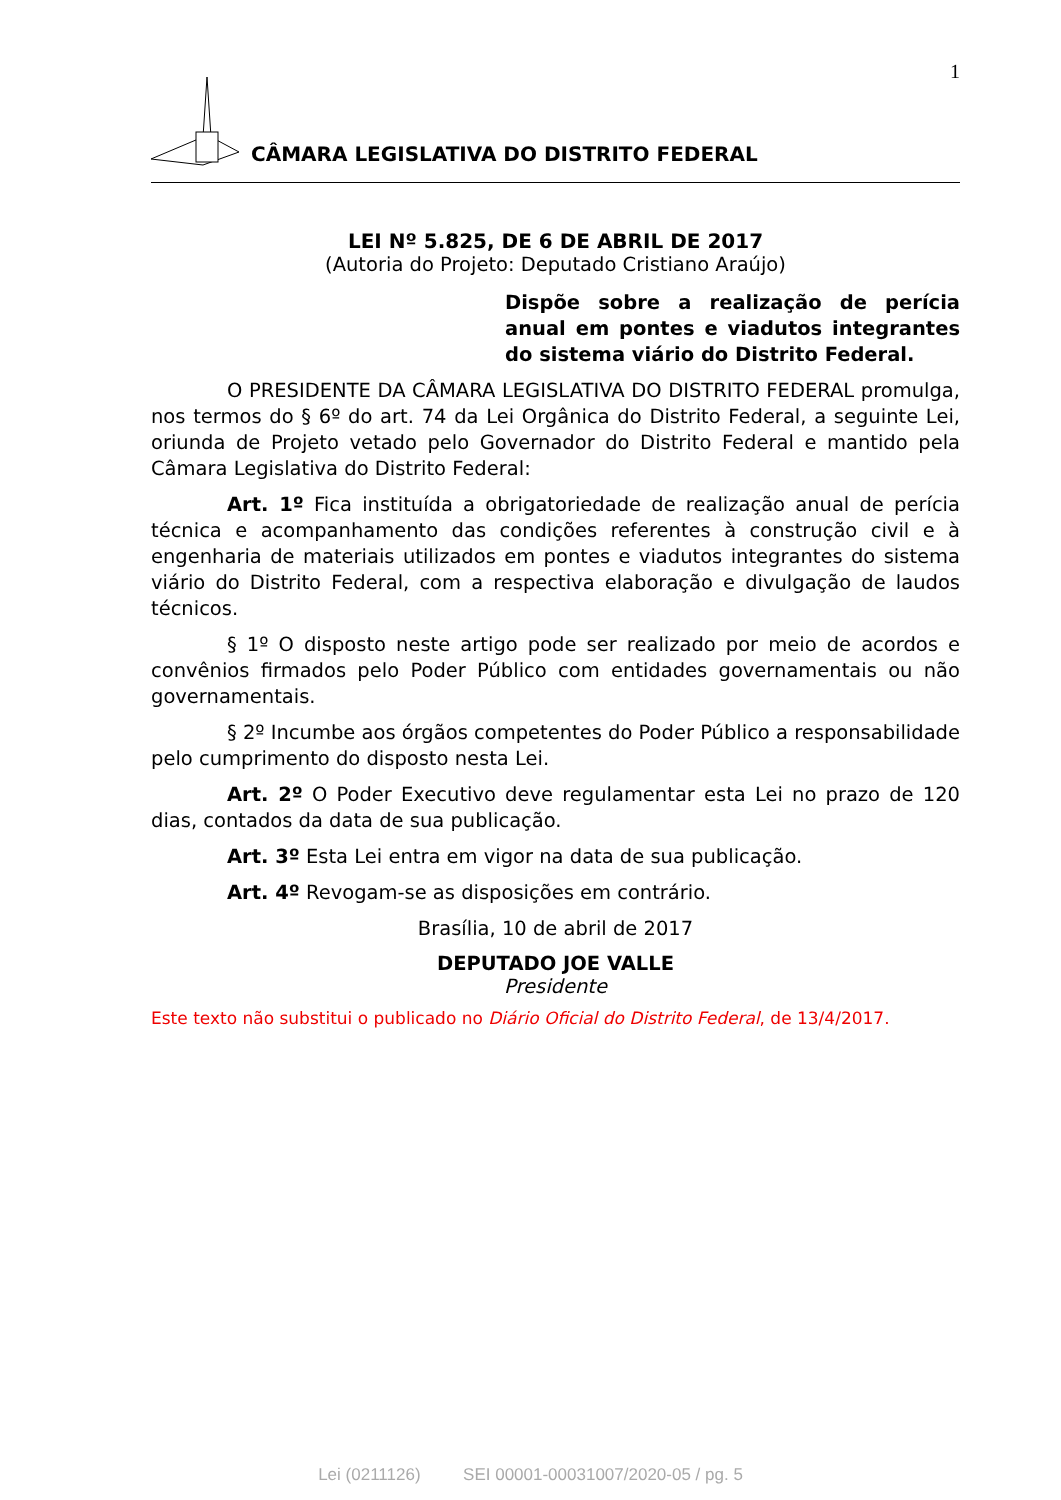1
CÂMARA LEGISLATIVA DO DISTRITO FEDERAL
LEI Nº 5.825, DE 6 DE ABRIL DE 2017
(Autoria do Projeto: Deputado Cristiano Araújo)
Dispõe sobre a realização de perícia anual em pontes e viadutos integrantes do sistema viário do Distrito Federal.
O PRESIDENTE DA CÂMARA LEGISLATIVA DO DISTRITO FEDERAL promulga, nos termos do § 6º do art. 74 da Lei Orgânica do Distrito Federal, a seguinte Lei, oriunda de Projeto vetado pelo Governador do Distrito Federal e mantido pela Câmara Legislativa do Distrito Federal:
Art. 1º Fica instituída a obrigatoriedade de realização anual de perícia técnica e acompanhamento das condições referentes à construção civil e à engenharia de materiais utilizados em pontes e viadutos integrantes do sistema viário do Distrito Federal, com a respectiva elaboração e divulgação de laudos técnicos.
§ 1º O disposto neste artigo pode ser realizado por meio de acordos e convênios firmados pelo Poder Público com entidades governamentais ou não governamentais.
§ 2º Incumbe aos órgãos competentes do Poder Público a responsabilidade pelo cumprimento do disposto nesta Lei.
Art. 2º O Poder Executivo deve regulamentar esta Lei no prazo de 120 dias, contados da data de sua publicação.
Art. 3º Esta Lei entra em vigor na data de sua publicação.
Art. 4º Revogam-se as disposições em contrário.
Brasília, 10 de abril de 2017
DEPUTADO JOE VALLE
Presidente
Este texto não substitui o publicado no Diário Oficial do Distrito Federal, de 13/4/2017.
Lei (0211126) SEI 00001-00031007/2020-05 / pg. 5